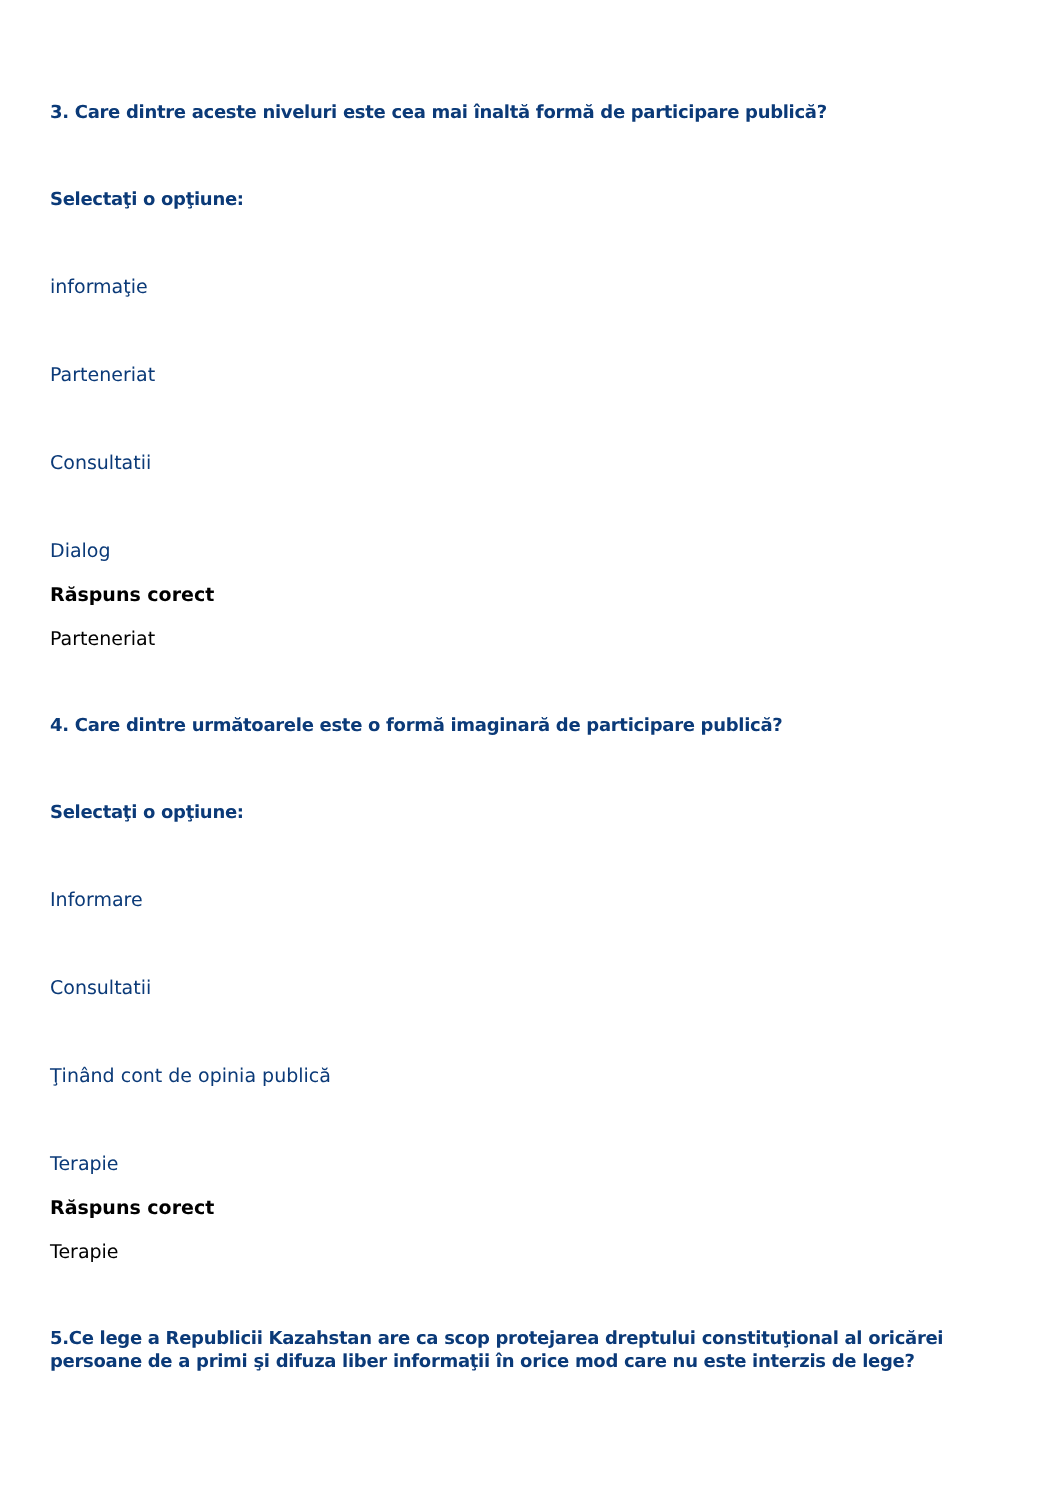3. Care dintre aceste niveluri este cea mai înaltă formă de participare publică?
Selectaţi o opţiune:
informaţie
Parteneriat
Consultatii
Dialog
Răspuns corect
Parteneriat
4. Care dintre următoarele este o formă imaginară de participare publică?
Selectaţi o opţiune:
Informare
Consultatii
Ţinând cont de opinia publică
Terapie
Răspuns corect
Terapie
5.Ce lege a Republicii Kazahstan are ca scop protejarea dreptului constituţional al oricărei persoane de a primi şi difuza liber informaţii în orice mod care nu este interzis de lege?